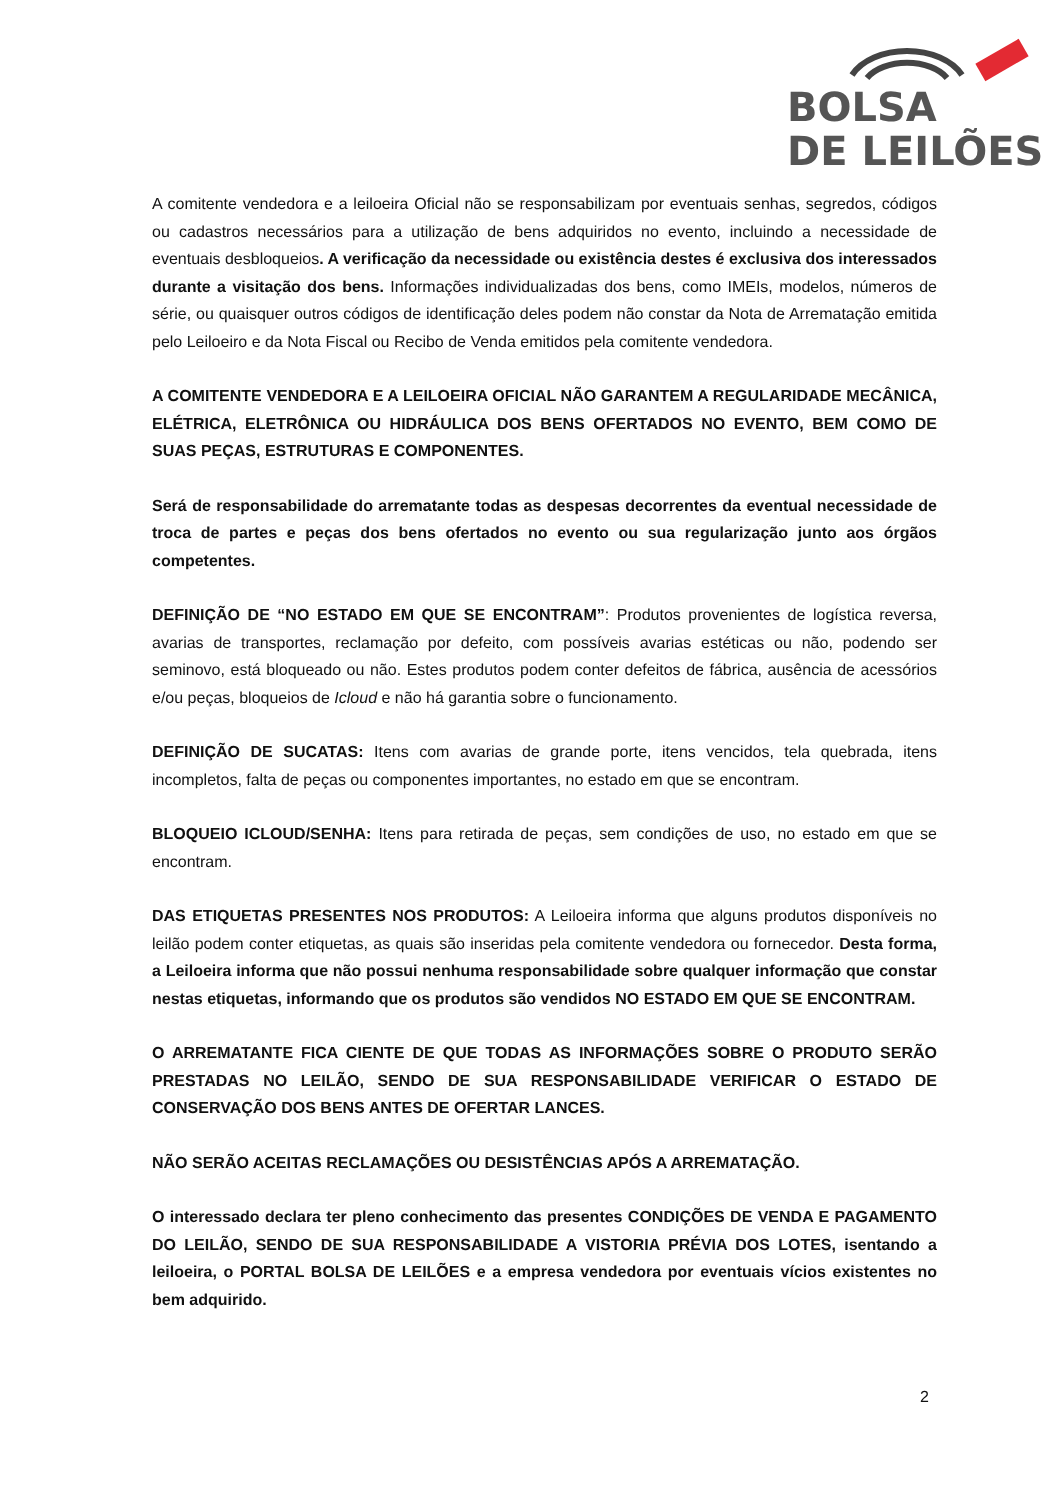BOLSA
DE LEILÕES
A comitente vendedora e a leiloeira Oficial não se responsabilizam por eventuais senhas, segredos, códigos ou cadastros necessários para a utilização de bens adquiridos no evento, incluindo a necessidade de eventuais desbloqueios. A verificação da necessidade ou existência destes é exclusiva dos interessados durante a visitação dos bens. Informações individualizadas dos bens, como IMEIs, modelos, números de série, ou quaisquer outros códigos de identificação deles podem não constar da Nota de Arrematação emitida pelo Leiloeiro e da Nota Fiscal ou Recibo de Venda emitidos pela comitente vendedora.
A COMITENTE VENDEDORA E A LEILOEIRA OFICIAL NÃO GARANTEM A REGULARIDADE MECÂNICA, ELÉTRICA, ELETRÔNICA OU HIDRÁULICA DOS BENS OFERTADOS NO EVENTO, BEM COMO DE SUAS PEÇAS, ESTRUTURAS E COMPONENTES.
Será de responsabilidade do arrematante todas as despesas decorrentes da eventual necessidade de troca de partes e peças dos bens ofertados no evento ou sua regularização junto aos órgãos competentes.
DEFINIÇÃO DE “NO ESTADO EM QUE SE ENCONTRAM”: Produtos provenientes de logística reversa, avarias de transportes, reclamação por defeito, com possíveis avarias estéticas ou não, podendo ser seminovo, está bloqueado ou não. Estes produtos podem conter defeitos de fábrica, ausência de acessórios e/ou peças, bloqueios de Icloud e não há garantia sobre o funcionamento.
DEFINIÇÃO DE SUCATAS: Itens com avarias de grande porte, itens vencidos, tela quebrada, itens incompletos, falta de peças ou componentes importantes, no estado em que se encontram.
BLOQUEIO ICLOUD/SENHA: Itens para retirada de peças, sem condições de uso, no estado em que se encontram.
DAS ETIQUETAS PRESENTES NOS PRODUTOS: A Leiloeira informa que alguns produtos disponíveis no leilão podem conter etiquetas, as quais são inseridas pela comitente vendedora ou fornecedor. Desta forma, a Leiloeira informa que não possui nenhuma responsabilidade sobre qualquer informação que constar nestas etiquetas, informando que os produtos são vendidos NO ESTADO EM QUE SE ENCONTRAM.
O ARREMATANTE FICA CIENTE DE QUE TODAS AS INFORMAÇÕES SOBRE O PRODUTO SERÃO PRESTADAS NO LEILÃO, SENDO DE SUA RESPONSABILIDADE VERIFICAR O ESTADO DE CONSERVAÇÃO DOS BENS ANTES DE OFERTAR LANCES.
NÃO SERÃO ACEITAS RECLAMAÇÕES OU DESISTÊNCIAS APÓS A ARREMATAÇÃO.
O interessado declara ter pleno conhecimento das presentes CONDIÇÕES DE VENDA E PAGAMENTO DO LEILÃO, SENDO DE SUA RESPONSABILIDADE A VISTORIA PRÉVIA DOS LOTES, isentando a leiloeira, o PORTAL BOLSA DE LEILÕES e a empresa vendedora por eventuais vícios existentes no bem adquirido.
2